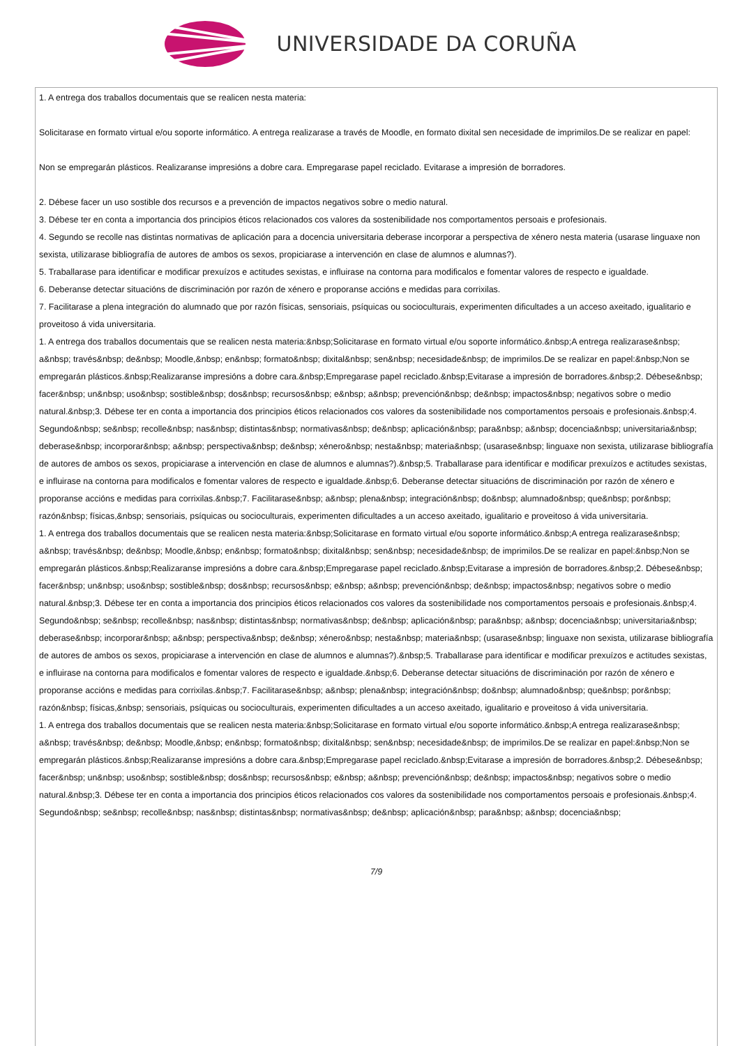UNIVERSIDADE DA CORUÑA
1. A entrega dos traballos documentais que se realicen nesta materia:
Solicitarase en formato virtual e/ou soporte informático. A entrega realizarase a través de Moodle, en formato dixital sen necesidade de imprimilos.De se realizar en papel:
Non se empregarán plásticos. Realizaranse impresións a dobre cara. Empregarase papel reciclado. Evitarase a impresión de borradores.
2. Débese facer un uso sostible dos recursos e a prevención de impactos negativos sobre o medio natural.
3. Débese ter en conta a importancia dos principios éticos relacionados cos valores da sostenibilidade nos comportamentos persoais e profesionais.
4. Segundo se recolle nas distintas normativas de aplicación para a docencia universitaria deberase incorporar a perspectiva de xénero nesta materia (usarase linguaxe non sexista, utilizarase bibliografía de autores de ambos os sexos, propiciarase a intervención en clase de alumnos e alumnas?).
5. Traballarase para identificar e modificar prexuízos e actitudes sexistas, e influirase na contorna para modificalos e fomentar valores de respecto e igualdade.
6. Deberanse detectar situacións de discriminación por razón de xénero e proporanse accións e medidas para corrixilas.
7. Facilitarase a plena integración do alumnado que por razón físicas, sensoriais, psíquicas ou socioculturais, experimenten dificultades a un acceso axeitado, igualitario e proveitoso á vida universitaria.
1. A entrega dos traballos documentais que se realicen nesta materia:&nbsp;Solicitarase en formato virtual e/ou soporte informático.&nbsp;A entrega realizarase&nbsp; a&nbsp; través&nbsp; de&nbsp; Moodle,&nbsp; en&nbsp; formato&nbsp; dixital&nbsp; sen&nbsp; necesidade&nbsp; de imprimilos.De se realizar en papel:&nbsp;Non se empregarán plásticos.&nbsp;Realizaranse impresións a dobre cara.&nbsp;Empregarase papel reciclado.&nbsp;Evitarase a impresión de borradores.&nbsp;2. Débese&nbsp; facer&nbsp; un&nbsp; uso&nbsp; sostible&nbsp; dos&nbsp; recursos&nbsp; e&nbsp; a&nbsp; prevención&nbsp; de&nbsp; impactos&nbsp; negativos sobre o medio natural.&nbsp;3. Débese ter en conta a importancia dos principios éticos relacionados cos valores da sostenibilidade nos comportamentos persoais e profesionais.&nbsp;4. Segundo&nbsp; se&nbsp; recolle&nbsp; nas&nbsp; distintas&nbsp; normativas&nbsp; de&nbsp; aplicación&nbsp; para&nbsp; a&nbsp; docencia&nbsp; universitaria&nbsp; deberase&nbsp; incorporar&nbsp; a&nbsp; perspectiva&nbsp; de&nbsp; xénero&nbsp; nesta&nbsp; materia&nbsp; (usarase&nbsp; linguaxe non sexista, utilizarase bibliografía de autores de ambos os sexos, propiciarase a intervención en clase de alumnos e alumnas?).&nbsp;5. Traballarase para identificar e modificar prexuízos e actitudes sexistas, e influirase na contorna para modificalos e fomentar valores de respecto e igualdade.&nbsp;6. Deberanse detectar situacións de discriminación por razón de xénero e proporanse accións e medidas para corrixilas.&nbsp;7. Facilitarase&nbsp; a&nbsp; plena&nbsp; integración&nbsp; do&nbsp; alumnado&nbsp; que&nbsp; por&nbsp; razón&nbsp; físicas,&nbsp; sensoriais, psíquicas ou socioculturais, experimenten dificultades a un acceso axeitado, igualitario e proveitoso á vida universitaria.
1. A entrega dos traballos documentais que se realicen nesta materia:&nbsp;Solicitarase en formato virtual e/ou soporte informático.&nbsp;A entrega realizarase&nbsp; a&nbsp; través&nbsp; de&nbsp; Moodle,&nbsp; en&nbsp; formato&nbsp; dixital&nbsp; sen&nbsp; necesidade&nbsp; de imprimilos.De se realizar en papel:&nbsp;Non se empregarán plásticos.&nbsp;Realizaranse impresións a dobre cara.&nbsp;Empregarase papel reciclado.&nbsp;Evitarase a impresión de borradores.&nbsp;2. Débese&nbsp; facer&nbsp; un&nbsp; uso&nbsp; sostible&nbsp; dos&nbsp; recursos&nbsp; e&nbsp; a&nbsp; prevención&nbsp; de&nbsp; impactos&nbsp; negativos sobre o medio natural.&nbsp;3. Débese ter en conta a importancia dos principios éticos relacionados cos valores da sostenibilidade nos comportamentos persoais e profesionais.&nbsp;4. Segundo&nbsp; se&nbsp; recolle&nbsp; nas&nbsp; distintas&nbsp; normativas&nbsp; de&nbsp; aplicación&nbsp; para&nbsp; a&nbsp; docencia&nbsp; universitaria&nbsp; deberase&nbsp; incorporar&nbsp; a&nbsp; perspectiva&nbsp; de&nbsp; xénero&nbsp; nesta&nbsp; materia&nbsp; (usarase&nbsp; linguaxe non sexista, utilizarase bibliografía de autores de ambos os sexos, propiciarase a intervención en clase de alumnos e alumnas?).&nbsp;5. Traballarase para identificar e modificar prexuízos e actitudes sexistas, e influirase na contorna para modificalos e fomentar valores de respecto e igualdade.&nbsp;6. Deberanse detectar situacións de discriminación por razón de xénero e proporanse accións e medidas para corrixilas.&nbsp;7. Facilitarase&nbsp; a&nbsp; plena&nbsp; integración&nbsp; do&nbsp; alumnado&nbsp; que&nbsp; por&nbsp; razón&nbsp; físicas,&nbsp; sensoriais, psíquicas ou socioculturais, experimenten dificultades a un acceso axeitado, igualitario e proveitoso á vida universitaria.
1. A entrega dos traballos documentais que se realicen nesta materia:&nbsp;Solicitarase en formato virtual e/ou soporte informático.&nbsp;A entrega realizarase&nbsp; a&nbsp; través&nbsp; de&nbsp; Moodle,&nbsp; en&nbsp; formato&nbsp; dixital&nbsp; sen&nbsp; necesidade&nbsp; de imprimilos.De se realizar en papel:&nbsp;Non se empregarán plásticos.&nbsp;Realizaranse impresións a dobre cara.&nbsp;Empregarase papel reciclado.&nbsp;Evitarase a impresión de borradores.&nbsp;2. Débese&nbsp; facer&nbsp; un&nbsp; uso&nbsp; sostible&nbsp; dos&nbsp; recursos&nbsp; e&nbsp; a&nbsp; prevención&nbsp; de&nbsp; impactos&nbsp; negativos sobre o medio natural.&nbsp;3. Débese ter en conta a importancia dos principios éticos relacionados cos valores da sostenibilidade nos comportamentos persoais e profesionais.&nbsp;4. Segundo&nbsp; se&nbsp; recolle&nbsp; nas&nbsp; distintas&nbsp; normativas&nbsp; de&nbsp; aplicación&nbsp; para&nbsp; a&nbsp; docencia&nbsp;
7/9